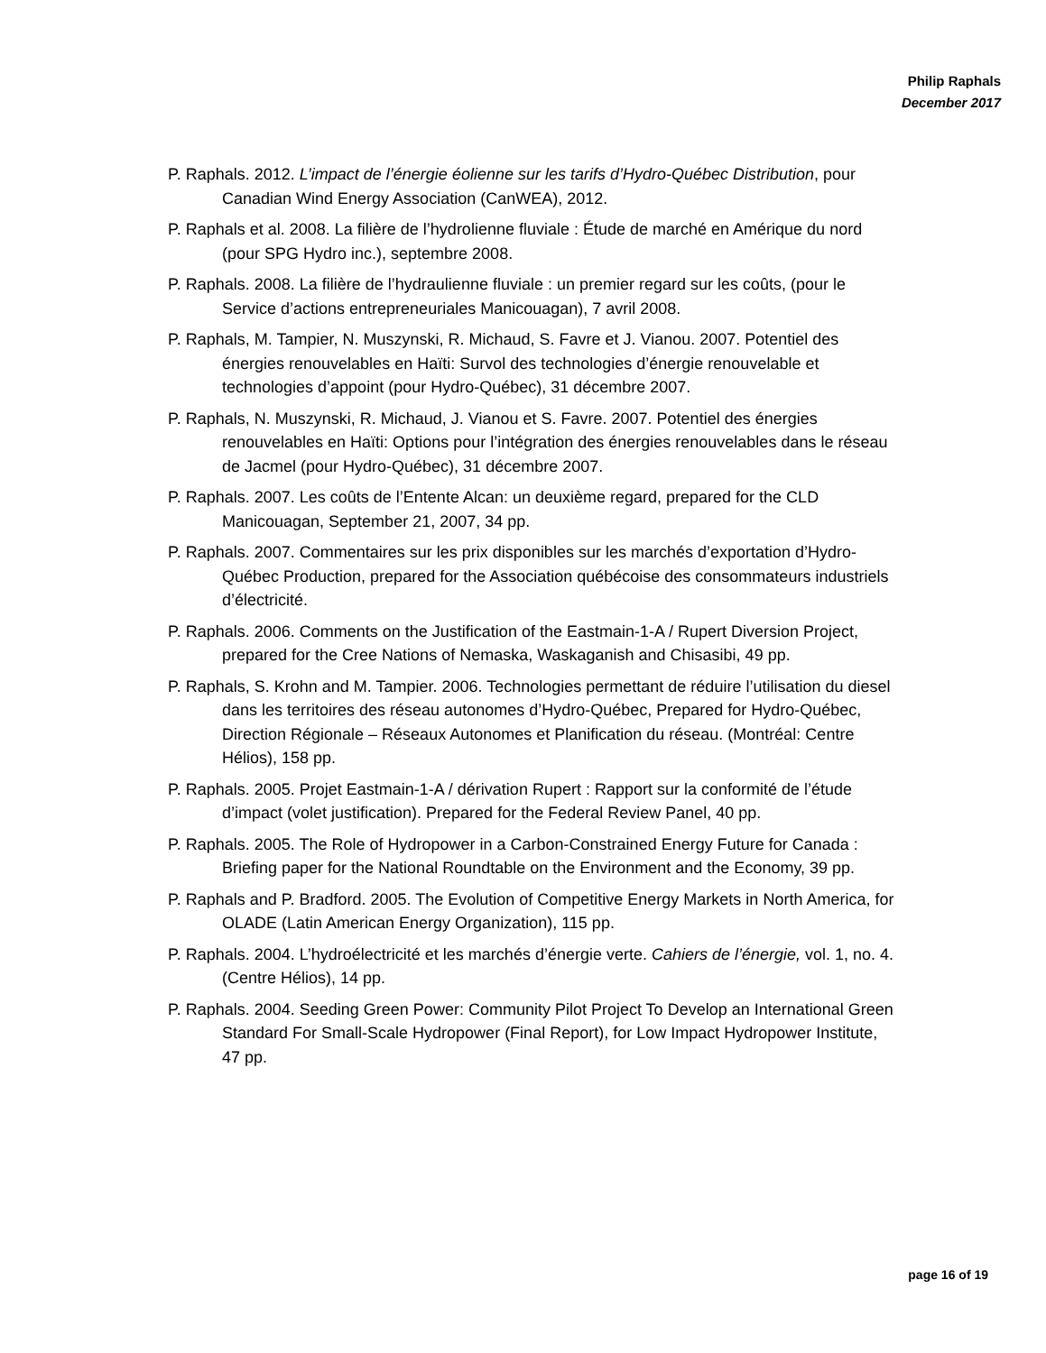Philip Raphals
December 2017
P. Raphals. 2012. L’impact de l’énergie éolienne sur les tarifs d’Hydro-Québec Distribution, pour Canadian Wind Energy Association (CanWEA), 2012.
P. Raphals et al. 2008. La filière de l’hydrolienne fluviale : Étude de marché en Amérique du nord (pour SPG Hydro inc.), septembre 2008.
P. Raphals. 2008. La filière de l’hydraulienne fluviale : un premier regard sur les coûts, (pour le Service d’actions entrepreneuriales Manicouagan), 7 avril 2008.
P. Raphals, M. Tampier, N. Muszynski, R. Michaud, S. Favre et J. Vianou. 2007. Potentiel des énergies renouvelables en Haïti: Survol des technologies d’énergie renouvelable et technologies d’appoint (pour Hydro-Québec), 31 décembre 2007.
P. Raphals, N. Muszynski, R. Michaud, J. Vianou et S. Favre. 2007. Potentiel des énergies renouvelables en Haïti: Options pour l’intégration des énergies renouvelables dans le réseau de Jacmel (pour Hydro-Québec), 31 décembre 2007.
P. Raphals. 2007. Les coûts de l’Entente Alcan: un deuxième regard, prepared for the CLD Manicouagan, September 21, 2007, 34 pp.
P. Raphals. 2007. Commentaires sur les prix disponibles sur les marchés d’exportation d’Hydro-Québec Production, prepared for the Association québécoise des consommateurs industriels d’électricité.
P. Raphals. 2006. Comments on the Justification of the Eastmain-1-A / Rupert Diversion Project, prepared for the Cree Nations of Nemaska, Waskaganish and Chisasibi, 49 pp.
P. Raphals, S. Krohn and M. Tampier. 2006. Technologies permettant de réduire l’utilisation du diesel dans les territoires des réseau autonomes d’Hydro-Québec, Prepared for Hydro-Québec, Direction Régionale – Réseaux Autonomes et Planification du réseau. (Montréal: Centre Hélios), 158 pp.
P. Raphals. 2005. Projet Eastmain-1-A / dérivation Rupert : Rapport sur la conformité de l’étude d’impact (volet justification). Prepared for the Federal Review Panel, 40 pp.
P. Raphals. 2005. The Role of Hydropower in a Carbon-Constrained Energy Future for Canada : Briefing paper for the National Roundtable on the Environment and the Economy, 39 pp.
P. Raphals and P. Bradford. 2005. The Evolution of Competitive Energy Markets in North America, for OLADE (Latin American Energy Organization), 115 pp.
P. Raphals. 2004. L’hydroélectricité et les marchés d’énergie verte. Cahiers de l’énergie, vol. 1, no. 4. (Centre Hélios), 14 pp.
P. Raphals. 2004. Seeding Green Power: Community Pilot Project To Develop an International Green Standard For Small-Scale Hydropower (Final Report), for Low Impact Hydropower Institute, 47 pp.
page 16 of 19